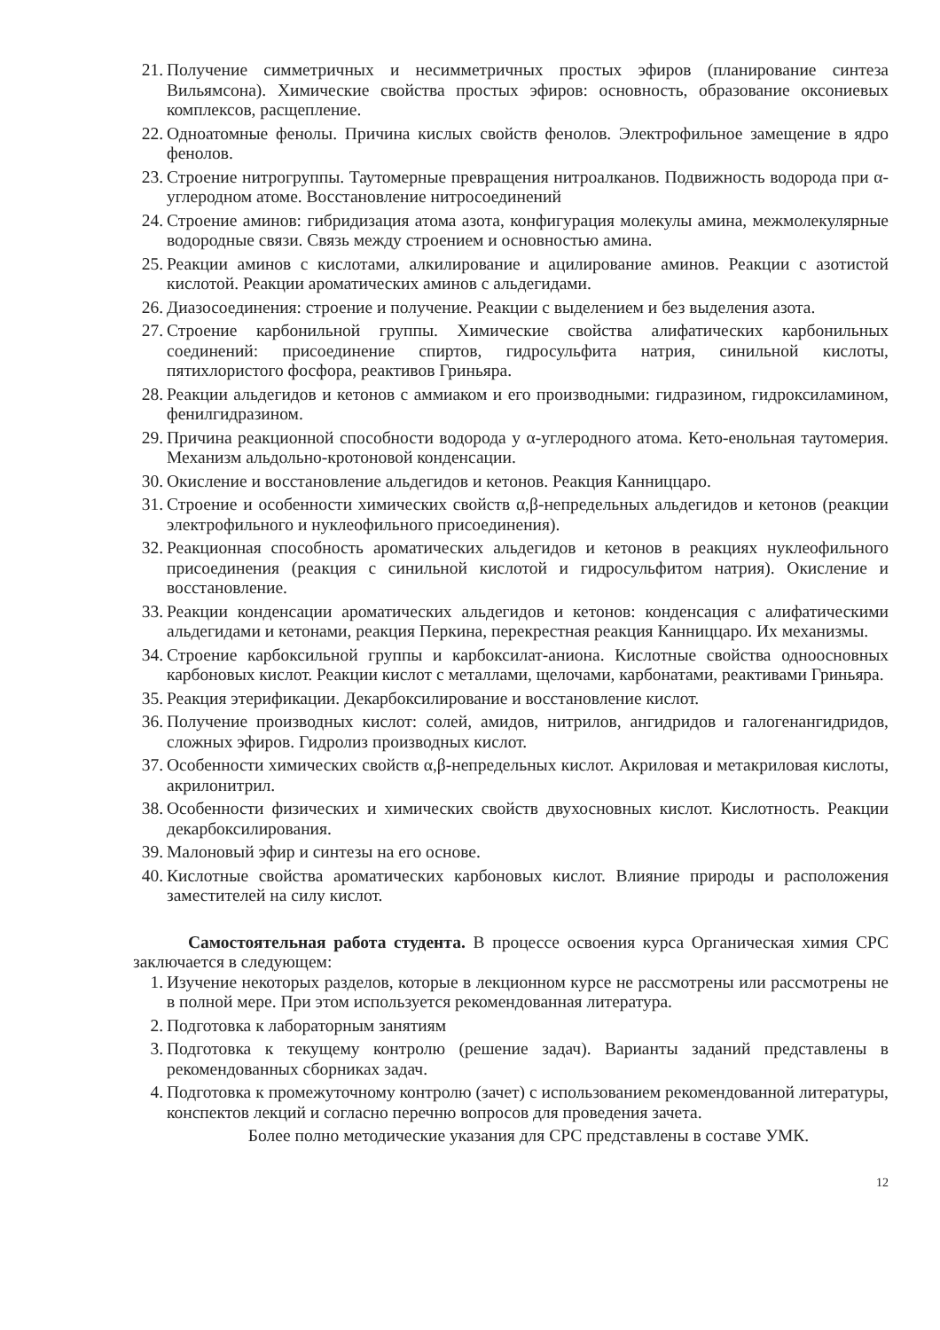21. Получение симметричных и несимметричных простых эфиров (планирование синтеза Вильямсона). Химические свойства простых эфиров: основность, образование оксониевых комплексов, расщепление.
22. Одноатомные фенолы. Причина кислых свойств фенолов. Электрофильное замещение в ядро фенолов.
23. Строение нитрогруппы. Таутомерные превращения нитроалканов. Подвижность водорода при α-углеродном атоме. Восстановление нитросоединений
24. Строение аминов: гибридизация атома азота, конфигурация молекулы амина, межмолекулярные водородные связи. Связь между строением и основностью амина.
25. Реакции аминов с кислотами, алкилирование и ацилирование аминов. Реакции с азотистой кислотой. Реакции ароматических аминов с альдегидами.
26. Диазосоединения: строение и получение. Реакции с выделением и без выделения азота.
27. Строение карбонильной группы. Химические свойства алифатических карбонильных соединений: присоединение спиртов, гидросульфита натрия, синильной кислоты, пятихлористого фосфора, реактивов Гриньяра.
28. Реакции альдегидов и кетонов с аммиаком и его производными: гидразином, гидроксиламином, фенилгидразином.
29. Причина реакционной способности водорода у α-углеродного атома. Кето-енольная таутомерия. Механизм альдольно-кротоновой конденсации.
30. Окисление и восстановление альдегидов и кетонов. Реакция Канниццаро.
31. Строение и особенности химических свойств α,β-непредельных альдегидов и кетонов (реакции электрофильного и нуклеофильного присоединения).
32. Реакционная способность ароматических альдегидов и кетонов в реакциях нуклеофильного присоединения (реакция с синильной кислотой и гидросульфитом натрия). Окисление и восстановление.
33. Реакции конденсации ароматических альдегидов и кетонов: конденсация с алифатическими альдегидами и кетонами, реакция Перкина, перекрестная реакция Канниццаро. Их механизмы.
34. Строение карбоксильной группы и карбоксилат-аниона. Кислотные свойства одноосновных карбоновых кислот. Реакции кислот с металлами, щелочами, карбонатами, реактивами Гриньяра.
35. Реакция этерификации. Декарбоксилирование и восстановление кислот.
36. Получение производных кислот: солей, амидов, нитрилов, ангидридов и галогенангидридов, сложных эфиров. Гидролиз производных кислот.
37. Особенности химических свойств α,β-непредельных кислот. Акриловая и метакриловая кислоты, акрилонитрил.
38. Особенности физических и химических свойств двухосновных кислот. Кислотность. Реакции декарбоксилирования.
39. Малоновый эфир и синтезы на его основе.
40. Кислотные свойства ароматических карбоновых кислот. Влияние природы и расположения заместителей на силу кислот.
Самостоятельная работа студента. В процессе освоения курса Органическая химия СРС заключается в следующем:
1. Изучение некоторых разделов, которые в лекционном курсе не рассмотрены или рассмотрены не в полной мере. При этом используется рекомендованная литература.
2. Подготовка к лабораторным занятиям
3. Подготовка к текущему контролю (решение задач). Варианты заданий представлены в рекомендованных сборниках задач.
4. Подготовка к промежуточному контролю (зачет) с использованием рекомендованной литературы, конспектов лекций и согласно перечню вопросов для проведения зачета.
Более полно методические указания для СРС представлены в составе УМК.
12